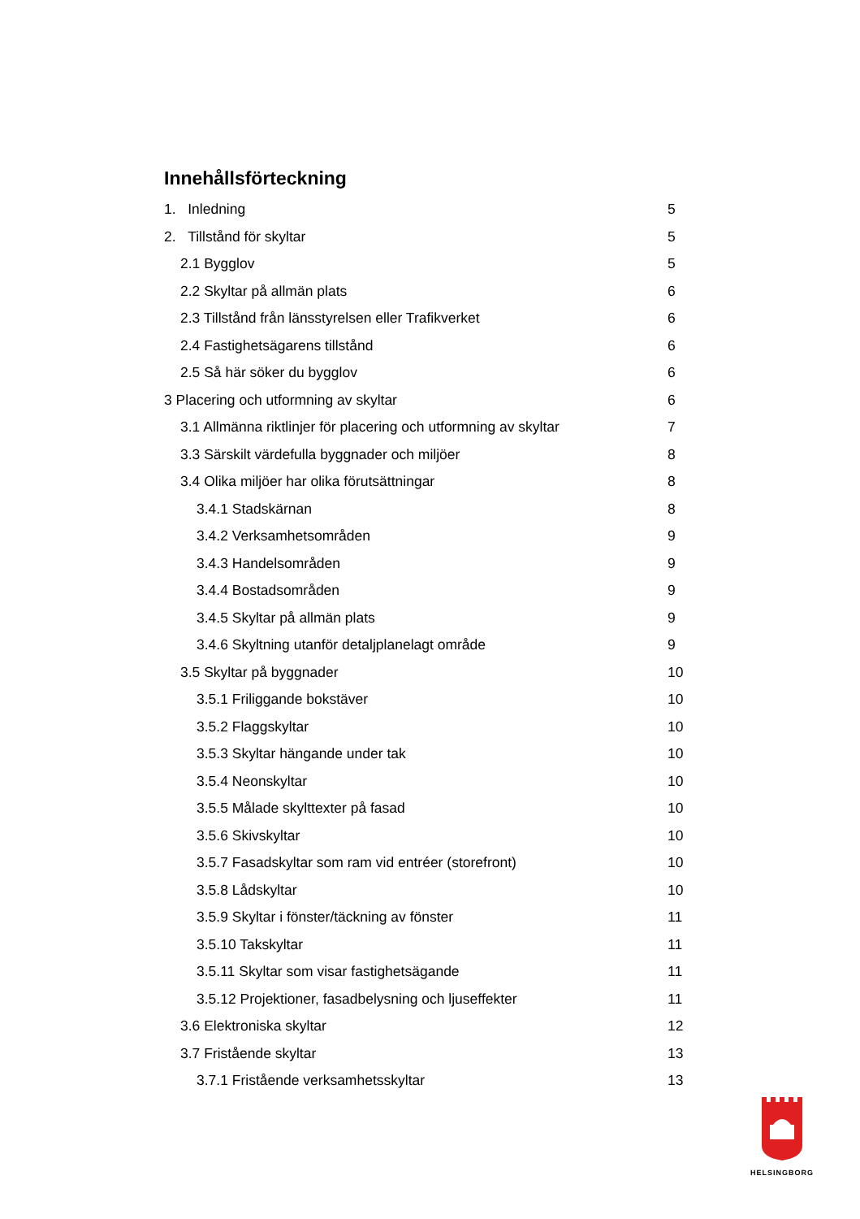Innehållsförteckning
1. Inledning 5
2. Tillstånd för skyltar 5
2.1 Bygglov 5
2.2 Skyltar på allmän plats 6
2.3 Tillstånd från länsstyrelsen eller Trafikverket 6
2.4 Fastighetsägarens tillstånd 6
2.5 Så här söker du bygglov 6
3 Placering och utformning av skyltar 6
3.1 Allmänna riktlinjer för placering och utformning av skyltar 7
3.3 Särskilt värdefulla byggnader och miljöer 8
3.4 Olika miljöer har olika förutsättningar 8
3.4.1 Stadskärnan 8
3.4.2 Verksamhetsområden 9
3.4.3 Handelsområden 9
3.4.4 Bostadsområden 9
3.4.5 Skyltar på allmän plats 9
3.4.6 Skyltning utanför detaljplanelagt område 9
3.5 Skyltar på byggnader 10
3.5.1 Friliggande bokstäver 10
3.5.2 Flaggskyltar 10
3.5.3 Skyltar hängande under tak 10
3.5.4 Neonskyltar 10
3.5.5 Målade skylttexter på fasad 10
3.5.6 Skivskyltar 10
3.5.7 Fasadskyltar som ram vid entréer (storefront) 10
3.5.8 Lådskyltar 10
3.5.9 Skyltar i fönster/täckning av fönster 11
3.5.10 Takskyltar 11
3.5.11 Skyltar som visar fastighetsägande 11
3.5.12 Projektioner, fasadbelysning och ljuseffekter 11
3.6 Elektroniska skyltar 12
3.7 Fristående skyltar 13
3.7.1 Fristående verksamhetsskyltar 13
HELSINGBORG